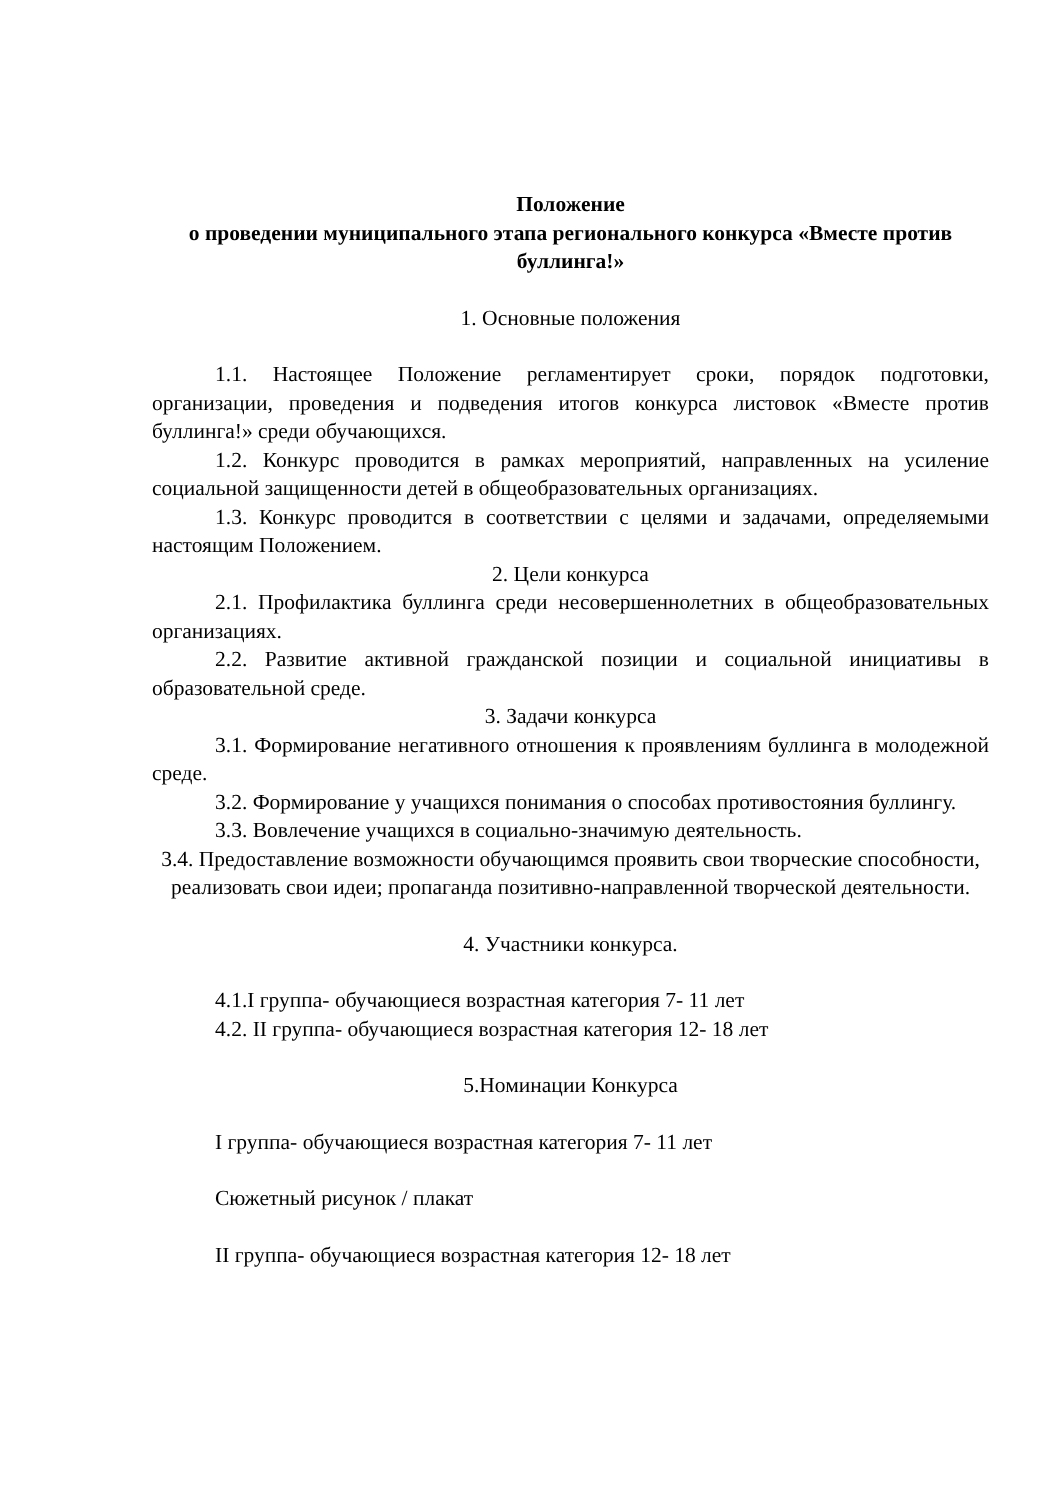Положение
о проведении муниципального этапа регионального конкурса «Вместе против буллинга!»
1. Основные положения
1.1. Настоящее Положение регламентирует сроки, порядок подготовки, организации, проведения и подведения итогов конкурса листовок «Вместе против буллинга!» среди обучающихся.
1.2. Конкурс проводится в рамках мероприятий, направленных на усиление социальной защищенности детей в общеобразовательных организациях.
1.3. Конкурс проводится в соответствии с целями и задачами, определяемыми настоящим Положением.
2. Цели конкурса
2.1. Профилактика буллинга среди несовершеннолетних в общеобразовательных организациях.
2.2. Развитие активной гражданской позиции и социальной инициативы в образовательной среде.
3. Задачи конкурса
3.1. Формирование негативного отношения к проявлениям буллинга в молодежной среде.
3.2. Формирование у учащихся понимания о способах противостояния буллингу.
3.3. Вовлечение учащихся в социально-значимую деятельность.
3.4. Предоставление возможности обучающимся проявить свои творческие способности, реализовать свои идеи; пропаганда позитивно-направленной творческой деятельности.
4. Участники конкурса.
4.1.I группа- обучающиеся возрастная категория 7- 11 лет
4.2. II группа- обучающиеся возрастная категория 12- 18 лет
5.Номинации Конкурса
I группа- обучающиеся возрастная категория 7- 11 лет
Сюжетный рисунок / плакат
II группа- обучающиеся возрастная категория 12- 18 лет